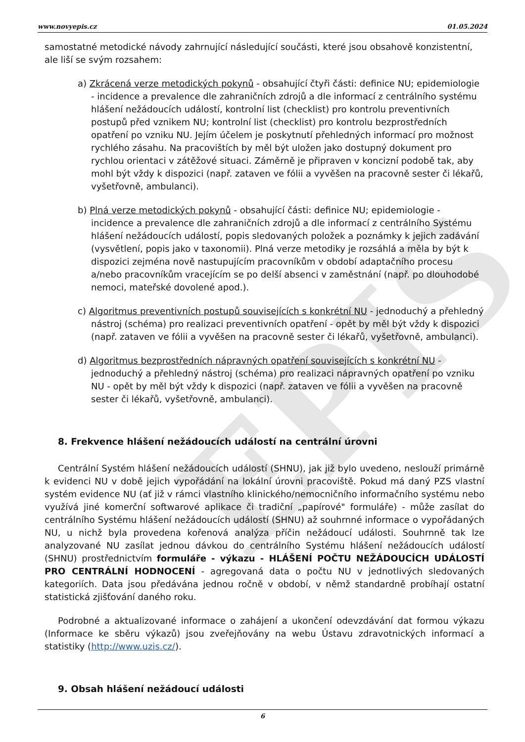EPIS
www.novyepis.cz 01.05.2024
samostatné metodické návody zahrnující následující součásti, které jsou obsahově konzistentní, ale liší se svým rozsahem:
a) Zkrácená verze metodických pokynů - obsahující čtyři části: definice NU; epidemiologie - incidence a prevalence dle zahraničních zdrojů a dle informací z centrálního systému hlášení nežádoucích událostí, kontrolní list (checklist) pro kontrolu preventivních postupů před vznikem NU; kontrolní list (checklist) pro kontrolu bezprostředních opatření po vzniku NU. Jejím účelem je poskytnutí přehledných informací pro možnost rychlého zásahu. Na pracovištích by měl být uložen jako dostupný dokument pro rychlou orientaci v zátěžové situaci. Záměrně je připraven v koncizní podobě tak, aby mohl být vždy k dispozici (např. zataven ve fólii a vyvěšen na pracovně sester či lékařů, vyšetřovně, ambulanci).
b) Plná verze metodických pokynů - obsahující části: definice NU; epidemiologie - incidence a prevalence dle zahraničních zdrojů a dle informací z centrálního Systému hlášení nežádoucích událostí, popis sledovaných položek a poznámky k jejich zadávání (vysvětlení, popis jako v taxonomii). Plná verze metodiky je rozsáhlá a měla by být k dispozici zejména nově nastupujícím pracovníkům v období adaptačního procesu a/nebo pracovníkům vracejícím se po delší absenci v zaměstnání (např. po dlouhodobé nemoci, mateřské dovolené apod.).
c) Algoritmus preventivních postupů souvisejících s konkrétní NU - jednoduchý a přehledný nástroj (schéma) pro realizaci preventivních opatření - opět by měl být vždy k dispozici (např. zataven ve fólii a vyvěšen na pracovně sester či lékařů, vyšetřovně, ambulanci).
d) Algoritmus bezprostředních nápravných opatření souvisejících s konkrétní NU - jednoduchý a přehledný nástroj (schéma) pro realizaci nápravných opatření po vzniku NU - opět by měl být vždy k dispozici (např. zataven ve fólii a vyvěšen na pracovně sester či lékařů, vyšetřovně, ambulanci).
8. Frekvence hlášení nežádoucích událostí na centrální úrovni
Centrální Systém hlášení nežádoucích událostí (SHNU), jak již bylo uvedeno, neslouží primárně k evidenci NU v době jejich vypořádání na lokální úrovni pracoviště. Pokud má daný PZS vlastní systém evidence NU (ať již v rámci vlastního klinického/nemocničního informačního systému nebo využívá jiné komerční softwarové aplikace či tradiční „papírové" formuláře) - může zasílat do centrálního Systému hlášení nežádoucích událostí (SHNU) až souhrnné informace o vypořádaných NU, u nichž byla provedena kořenová analýza příčin nežádoucí události. Souhrnně tak lze analyzované NU zasílat jednou dávkou do centrálního Systému hlášení nežádoucích událostí (SHNU) prostřednictvím formuláře - výkazu - HLÁŠENÍ POČTU NEŽÁDOUCÍCH UDÁLOSTÍ PRO CENTRÁLNÍ HODNOCENÍ - agregovaná data o počtu NU v jednotlivých sledovaných kategoriích. Data jsou předávána jednou ročně v období, v němž standardně probíhají ostatní statistická zjišťování daného roku.
Podrobné a aktualizované informace o zahájení a ukončení odevzdávání dat formou výkazu (Informace ke sběru výkazů) jsou zveřejňovány na webu Ústavu zdravotnických informací a statistiky (http://www.uzis.cz/).
9. Obsah hlášení nežádoucí události
6